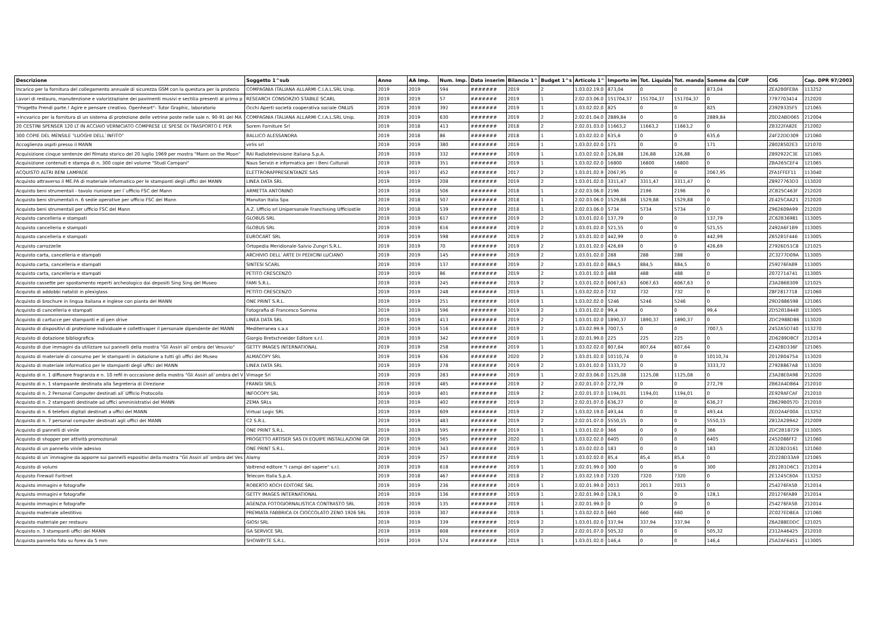| Descrizione | Soggetto 1^sub | Anno | AA Imp. | Num. Imp. | Data inserim | Bilancio 1^ | Budget 1^s | Articolo 1^ | Importo im | Tot. Liquida | Tot. manda | Somme da | CUP | CIG | Cap. DPR 97/2003 |
| --- | --- | --- | --- | --- | --- | --- | --- | --- | --- | --- | --- | --- | --- | --- | --- |
| Incarico per la fornitura del collegamento annuale di sicurezza GSM con la questura per la protezio | COMPAGNIA ITALIANA ALLARMI C.I.A.L.SRL Unip. | 2019 | 2019 | 594 | ####### | 2019 | 2 | 1.03.02.19.0 | 873,04 | 0 | 0 | 873,04 | | ZEA2B0FEBA | 113252 |
| Lavori di restauro, manutenzione e valorizzazione dei pavimenti musivi e sectilia presenti al primo p | RESEARCH CONSORZIO STABILE SCARL | 2019 | 2019 | 57 | ####### | 2019 | 1 | 2.02.03.06.0 | 151704,37 | 151704,37 | 151704,37 | 0 | | 7797703414 | 212020 |
| "Progetto Prendi parte.! Agire e pensare creativo. Openheart"- Tutor Graphic, laboratorio | Occhi Aperti società cooperativa sociale ONLUS | 2019 | 2019 | 392 | ####### | 2019 | 1 | 1.03.02.02.0 | 825 | 0 | 0 | 825 | | Z3929335F5 | 121065 |
| +Incvarico per la fornitura di un sistema di protezione delle vetrine poste nelle sale n. 90-91 del MA | COMPAGNIA ITALIANA ALLARMI C.I.A.L.SRL Unip. | 2019 | 2019 | 630 | ####### | 2019 | 2 | 2.02.01.04.0 | 2889,84 | 0 | 0 | 2889,84 | | Z0D2ABD065 | 212004 |
| 20 CESTINI SPENSER 120 LT IN ACCIAIO VERNICIATO COMPRESE LE SPESE DI TRASPORTO E PER | Sorem Forniture Srl | 2019 | 2018 | 413 | ####### | 2018 | 2 | 2.02.01.03.0 | 11663,2 | 11663,2 | 11663,2 | 0 | | ZB322FA82E | 212002 |
| 300 COPIE DEL MENSILE "LUOGHI DELL`INFITO" | BALLICO ALESSANDRA | 2019 | 2018 | 86 | ####### | 2018 | 1 | 1.03.02.02.0 | 635,6 | 0 | 0 | 635,6 | | Z4F22DD309 | 121060 |
| Accoglienza ospiti presso il MANN | virlis srl | 2019 | 2019 | 380 | ####### | 2019 | 1 | 1.03.02.02.0 | 171 | 0 | 0 | 171 | | Z8028502E3 | 121070 |
| Acquisizione cinque sentenze del filmato storico del 20 luglio 1969 per mostra "Mann on the Moon" | RAI Radiotelevisione Italiana S.p.A. | 2019 | 2019 | 332 | ####### | 2019 | 1 | 1.03.02.02.0 | 126,88 | 126,88 | 126,88 | 0 | | Z892922C3E | 121065 |
| Acquisizione contenuti e stampa di n. 300 copie del volume "Studi Campani" | Naus Servizi e informatica per i Beni Culturali | 2019 | 2019 | 351 | ####### | 2019 | 1 | 1.03.02.02.0 | 16800 | 16800 | 16800 | 0 | | ZBA265CEF4 | 121065 |
| ACQUISTO ALTRI BENI LAMPADE | ELETTRORAPPRESENTANZE SAS | 2019 | 2017 | 452 | ####### | 2017 | 2 | 1.03.01.02.9 | 2067,95 | 0 | 0 | 2067,95 | | ZFA1FFEF11 | 113040 |
| Acquisto attraverso il ME.PA di materiale informatico per le stampanti degli uffici del MANN | LINEA DATA SRL | 2019 | 2019 | 208 | ####### | 2019 | 2 | 1.03.01.02.0 | 3311,47 | 3311,47 | 3311,47 | 0 | | Z8927763D3 | 113020 |
| Acquisto beni strumentali - tavolo riunione per l`ufficio FSC del Mann | ARMETTA ANTONINO | 2019 | 2018 | 506 | ####### | 2018 | 1 | 2.02.03.06.0 | 2196 | 2196 | 2196 | 0 | | ZCB25C463F | 212020 |
| Acquisto beni strumentali n. 6 sedie operative per ufficio FSC del Mann | Manutan Italia Spa | 2019 | 2018 | 507 | ####### | 2018 | 1 | 2.02.03.06.0 | 1529,88 | 1529,88 | 1529,88 | 0 | | ZE425CAA21 | 212020 |
| Acquisto beni strumentali per ufficio FSC del Mann | A.Z. Ufficio srl Unipersonale Franchising Ufficiostile | 2019 | 2018 | 539 | ####### | 2018 | 1 | 2.02.03.06.0 | 5734 | 5734 | 5734 | 0 | | Z962609A99 | 212020 |
| Acquisto cancelleria e stampati | GLOBUS SRL | 2019 | 2019 | 617 | ####### | 2019 | 2 | 1.03.01.02.0 | 137,79 | 0 | 0 | 137,79 | | ZC62B36981 | 113005 |
| Acquisto cancelleria e stampati | GLOBUS SRL | 2019 | 2019 | 616 | ####### | 2019 | 2 | 1.03.01.02.0 | 521,55 | 0 | 0 | 521,55 | | Z492A6F1B9 | 113005 |
| Acquisto cancelleria e stampati | EUROCART SRL | 2019 | 2019 | 598 | ####### | 2019 | 2 | 1.03.01.02.0 | 442,99 | 0 | 0 | 442,99 | | Z652B1F446 | 113005 |
| Acquisto carrozzelle | Ortopedia Meridionale-Salvio Zungri S.R.L. | 2019 | 2019 | 70 | ####### | 2019 | 2 | 1.03.01.02.0 | 426,69 | 0 | 0 | 426,69 | | Z7926D51C8 | 121025 |
| Acquisto carta, cancelleria e stampati | ARCHIVIO DELL`ARTE DI PEDICINI LUCIANO | 2019 | 2019 | 145 | ####### | 2019 | 2 | 1.03.01.02.0 | 288 | 288 | 288 | 0 | | ZC3277D09A | 113005 |
| Acquisto carta, cancelleria e stampati | SINTESI SCARL | 2019 | 2019 | 137 | ####### | 2019 | 2 | 1.03.01.02.0 | 884,5 | 884,5 | 884,5 | 0 | | Z59276FAB9 | 113005 |
| Acquisto carta, cancelleria e stampati | PETITO CRESCENZO | 2019 | 2019 | 86 | ####### | 2019 | 2 | 1.03.01.02.0 | 488 | 488 | 488 | 0 | | Z072714741 | 113005 |
| Acquisto cassette per spostamento reperti archeologico dai depositi Sing Sing del Museo | FAMI S.R.L. | 2019 | 2019 | 245 | ####### | 2019 | 2 | 1.03.01.02.0 | 6067,63 | 6067,63 | 6067,63 | 0 | | Z3A286B309 | 121025 |
| Acquisto di addobbi natalizi in plexiglass | PETITO CRESCENZO | 2019 | 2019 | 248 | ####### | 2019 | 1 | 1.03.02.02.0 | 732 | 732 | 732 | 0 | | Z8F2817718 | 121060 |
| Acquisto di brochure in lingua italiana e inglese con pianta del MANN | ONE PRINT S.R.L. | 2019 | 2019 | 251 | ####### | 2019 | 1 | 1.03.02.02.0 | 5246 | 5246 | 5246 | 0 | | Z9D2886598 | 121065 |
| Acquisto di cancelleria e stampati | Fotografia di Francesco Somma | 2019 | 2019 | 596 | ####### | 2019 | 2 | 1.03.01.02.0 | 99,4 | 0 | 0 | 99,4 | | ZD52B1844B | 113005 |
| Acquisto di cartucce per stampanti e di pen drive | LINEA DATA SRL | 2019 | 2019 | 413 | ####### | 2019 | 2 | 1.03.01.02.0 | 1890,37 | 1890,37 | 1890,37 | 0 | | ZDC2988D86 | 113020 |
| Acquisto di dispositivi di protezione individuale e collettivaper il personale dipendente del MANN | Mediterranea s.a.s | 2019 | 2019 | 516 | ####### | 2019 | 2 | 1.03.02.99.9 | 7007,5 | 0 | 0 | 7007,5 | | Z452A5D740 | 113270 |
| Acquisto di dotazione bibliografica | Giorgio Bretschneider Editore s.r.l. | 2019 | 2019 | 342 | ####### | 2019 | 1 | 2.02.01.99.0 | 225 | 225 | 225 | 0 | | ZD6289DBCF | 212014 |
| Acquisto di due immagini da utilizzare sui pannelli della mostra "Gli Assiri all`ombra del Vesuvio" | GETTY IMAGES INTERNATIONAL | 2019 | 2019 | 258 | ####### | 2019 | 1 | 1.03.02.02.0 | 807,64 | 807,64 | 807,64 | 0 | | Z1428D336F | 121065 |
| Acquisto di materiale di consumo per le stampanti in dotazione a tutti gli uffici del Museo | ALMACOPY SRL | 2019 | 2019 | 636 | ####### | 2020 | 2 | 1.03.01.02.0 | 10110,74 | 0 | 0 | 10110,74 | | Z012B04754 | 113020 |
| Acquisto di materiale informatico per le stampanti degli uffici del MANN | LINEA DATA SRL | 2019 | 2019 | 278 | ####### | 2019 | 2 | 1.03.01.02.0 | 3333,72 | 0 | 0 | 3333,72 | | Z7928867A8 | 113020 |
| Acquisto di n. 1 diffusore fragranza e n. 10 refil in occcasione della mostra "Gli Assiri all`ombra del V | Vimage Srl | 2019 | 2019 | 283 | ####### | 2019 | 1 | 2.02.03.06.0 | 1125,08 | 1125,08 | 1125,08 | 0 | | Z3A28E0A98 | 212020 |
| Acquisto di n. 1 stampaante destinata alla Segreteria di Direzione | FRANGI SRLS | 2019 | 2019 | 485 | ####### | 2019 | 2 | 2.02.01.07.0 | 272,79 | 0 | 0 | 272,79 | | ZB62A4D864 | 212010 |
| Acquisto di n. 2 Personal Computer destinati all`Ufficio Protocollo | INFOCOPY SRL | 2019 | 2019 | 401 | ####### | 2019 | 2 | 2.02.01.07.0 | 1194,01 | 1194,01 | 1194,01 | 0 | | ZE929AFCAF | 212010 |
| Acquisto di n. 2 stampanti destinate ad uffici amministrativi del MANN | ZEMA SRLs | 2019 | 2019 | 402 | ####### | 2019 | 2 | 2.02.01.07.0 | 636,27 | 0 | 0 | 636,27 | | ZB629B057D | 212010 |
| Acquisto di n. 6 telefoni digitali destinati a uffici del MANN | Virtual Logic SRL | 2019 | 2019 | 609 | ####### | 2019 | 2 | 1.03.02.19.0 | 493,44 | 0 | 0 | 493,44 | | ZED2A4F00A | 113252 |
| Acquisto di n. 7 personal computer destinati agli uffici del MANN | C2 S.R.L. | 2019 | 2019 | 483 | ####### | 2019 | 2 | 2.02.01.07.0 | 5550,15 | 0 | 0 | 5550,15 | | Z812A2B9A2 | 212009 |
| Acquisto di pannelli di vinile | ONE PRINT S.R.L. | 2019 | 2019 | 595 | ####### | 2019 | 1 | 1.03.01.02.0 | 366 | 0 | 0 | 366 | | ZDC2B18729 | 113005 |
| Acquisto di shopper per attività promozionali | PROGETTO ARTISER SAS DI EQUIPE INSTALLAZIONI GR | 2019 | 2019 | 565 | ####### | 2020 | 1 | 1.03.02.02.0 | 6405 | 0 | 0 | 6405 | | Z452086FF2 | 121060 |
| Acquisto di un pannello vinile adesivo | ONE PRINT S.R.L. | 2019 | 2019 | 343 | ####### | 2019 | 1 | 1.03.02.02.0 | 183 | 0 | 0 | 183 | | ZE328D3161 | 121060 |
| Acquisto di un`immagine da apporre sui pannelli espositivi della mostra "Gli Assiri all`ombra del Ves | Alamy | 2019 | 2019 | 257 | ####### | 2019 | 1 | 1.03.02.02.0 | 85,4 | 85,4 | 85,4 | 0 | | ZD228D33A9 | 121065 |
| Acquisto di volumi | Valtrend editore "I campi del sapere" s.r.l. | 2019 | 2019 | 618 | ####### | 2019 | 1 | 2.02.01.99.0 | 300 | 0 | 0 | 300 | | ZB12B1D6C1 | 212014 |
| Acquisto Firewall Fortinet | Telecom Italia S.p.A. | 2019 | 2018 | 467 | ####### | 2018 | 2 | 1.03.02.19.0 | 7320 | 7320 | 7320 | 0 | | ZE1245C60A | 113252 |
| Acquisto immagini e fotografie | ROBERTO KOCH EDITORE SRL | 2019 | 2019 | 236 | ####### | 2019 | 1 | 2.02.01.99.0 | 2013 | 2013 | 2013 | 0 | | Z54276FA5B | 212014 |
| Acquisto immagini e fotografie | GETTY IMAGES INTERNATIONAL | 2019 | 2019 | 136 | ####### | 2019 | 1 | 2.02.01.99.0 | 128,1 | 0 | 0 | 128,1 | | Z01276FA89 | 212014 |
| Acquisto immagini e fotografie | AGENZIA FOTOGIORNALISTICA CONTRASTO SRL | 2019 | 2019 | 135 | ####### | 2019 | 1 | 2.02.01.99.0 | 0 | 0 | 0 | 0 | | Z54276FA5B | 212014 |
| Acquisto materiale allestitivo | PREMIATA FABBRICA DI CIOCCOLATO ZENO 1926 SRL | 2019 | 2019 | 307 | ####### | 2019 | 1 | 1.03.02.02.0 | 660 | 660 | 660 | 0 | | ZC027ED8EA | 121060 |
| Acquisto materiale per restauro | GIOSI SRL | 2019 | 2019 | 339 | ####### | 2019 | 2 | 1.03.01.02.0 | 337,94 | 337,94 | 337,94 | 0 | | Z6A288EDDC | 121025 |
| Acquisto n. 3 stampanti uffici del MANN | GA SERVICE SRL | 2019 | 2019 | 608 | ####### | 2019 | 2 | 2.02.01.07.0 | 505,32 | 0 | 0 | 505,32 | | Z312A46425 | 212010 |
| Acquisto pannello foto su forex da 5 mm | SHOWBYTE S.R.L. | 2019 | 2019 | 574 | ####### | 2019 | 1 | 1.03.01.02.0 | 146,4 | 0 | 0 | 146,4 | | Z5A2AF6451 | 113005 |